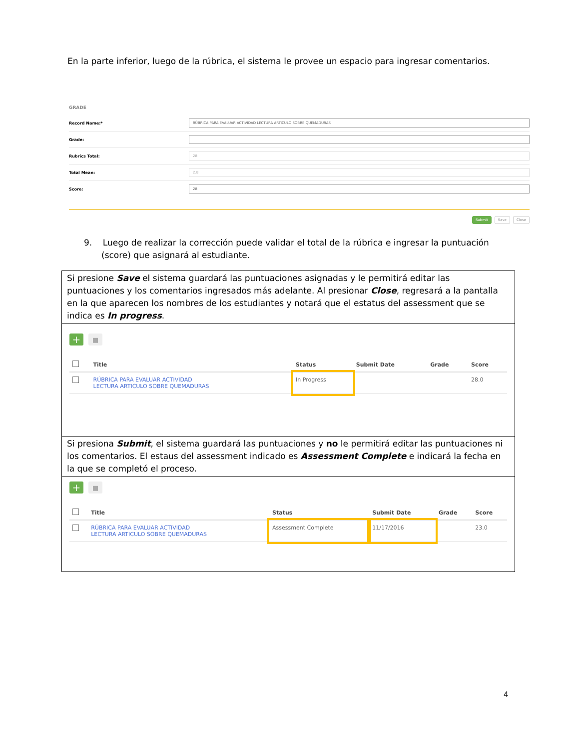En la parte inferior, luego de la rúbrica, el sistema le provee un espacio para ingresar comentarios.
GRADE
Record Name:* RÚBRICA PARA EVALUAR ACTIVIDAD LECTURA ARTICULO SOBRE QUEMADURAS
Grade:
Rubrics Total: 28
Total Mean: 2.8
Score: 28
Submit Save Close
9. Luego de realizar la corrección puede validar el total de la rúbrica e ingresar la puntuación (score) que asignará al estudiante.
Si presione Save el sistema guardará las puntuaciones asignadas y le permitirá editar las puntuaciones y los comentarios ingresados más adelante. Al presionar Close, regresará a la pantalla en la que aparecen los nombres de los estudiantes y notará que el estatus del assessment que se indica es In progress.
+ ▪
| | Title | Status | Submit Date | Grade | Score |
| --- | --- | --- | --- | --- | --- |
| | RÚBRICA PARA EVALUAR ACTIVIDAD LECTURA ARTICULO SOBRE QUEMADURAS | In Progress | | | 28.0 |
Si presiona Submit, el sistema guardará las puntuaciones y no le permitirá editar las puntuaciones ni los comentarios. El estaus del assessment indicado es Assessment Complete e indicará la fecha en la que se completó el proceso.
+ ▪
| | Title | Status | Submit Date | Grade | Score |
| --- | --- | --- | --- | --- | --- |
| | RÚBRICA PARA EVALUAR ACTIVIDAD LECTURA ARTICULO SOBRE QUEMADURAS | Assessment Complete | 11/17/2016 | | 23.0 |
4